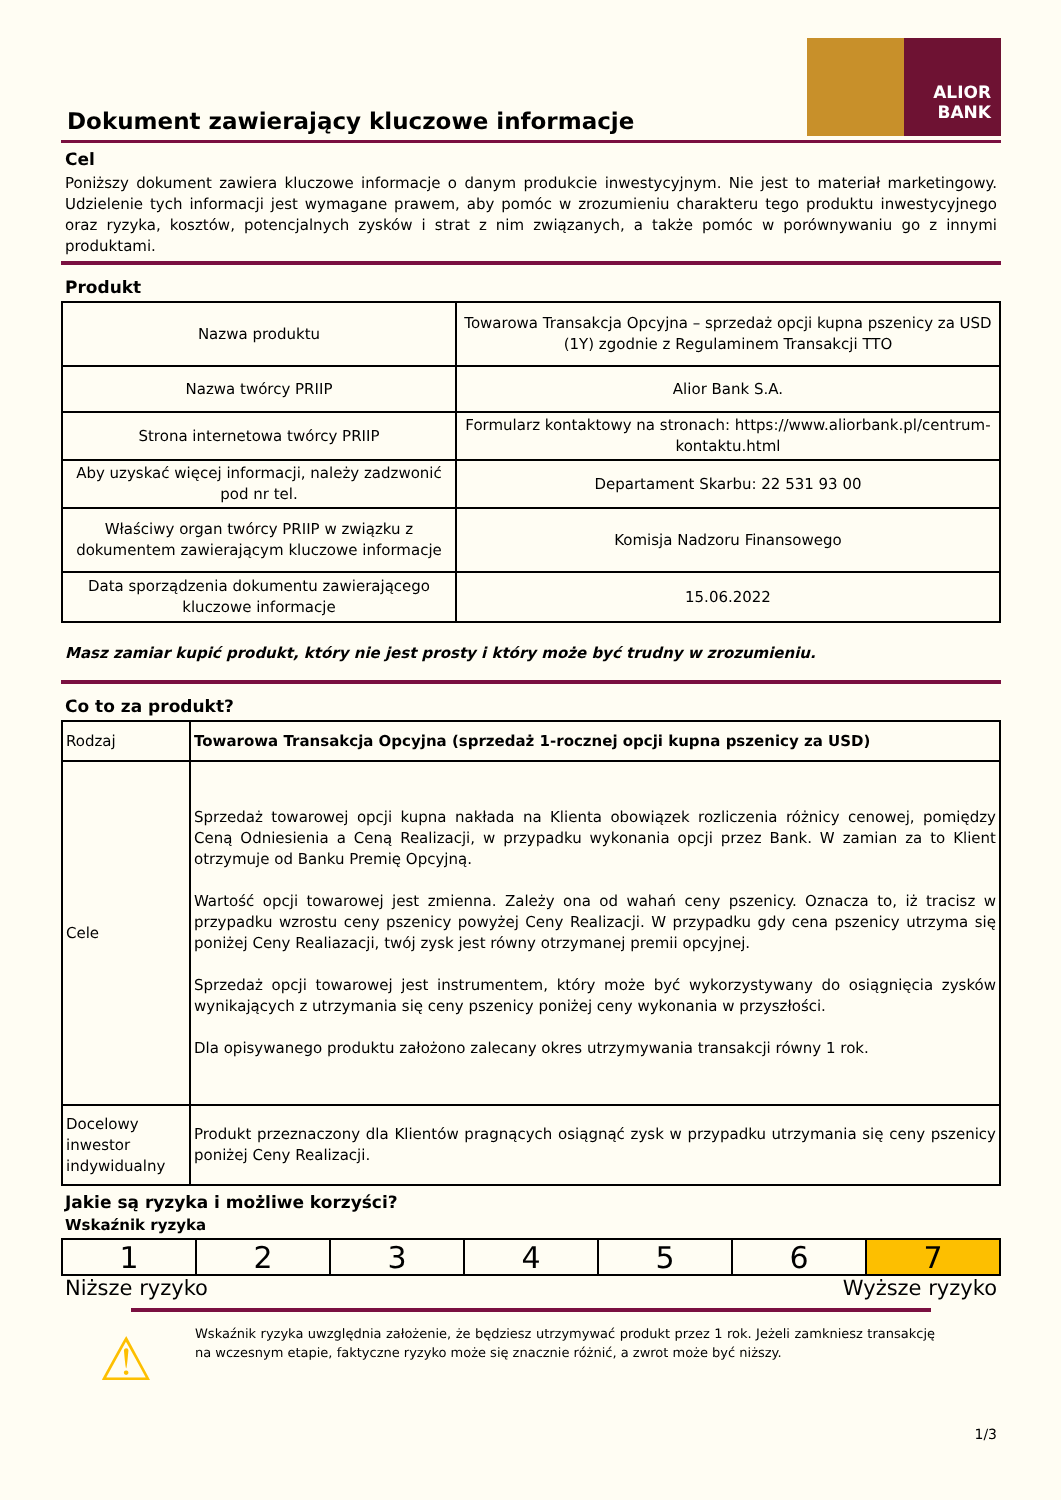ALIOR
BANK
Dokument zawierający kluczowe informacje
Cel
Poniższy dokument zawiera kluczowe informacje o danym produkcie inwestycyjnym. Nie jest to materiał marketingowy. Udzielenie tych informacji jest wymagane prawem, aby pomóc w zrozumieniu charakteru tego produktu inwestycyjnego oraz ryzyka, kosztów, potencjalnych zysków i strat z nim związanych, a także pomóc w porównywaniu go z innymi produktami.
Produkt
| Nazwa produktu | Towarowa Transakcja Opcyjna – sprzedaż opcji kupna pszenicy za USD (1Y) zgodnie z Regulaminem Transakcji TTO |
| Nazwa twórcy PRIIP | Alior Bank S.A. |
| Strona internetowa twórcy PRIIP | Formularz kontaktowy na stronach: https://www.aliorbank.pl/centrum-kontaktu.html |
| Aby uzyskać więcej informacji, należy zadzwonić pod nr tel. | Departament Skarbu: 22 531 93 00 |
| Właściwy organ twórcy PRIIP w związku z dokumentem zawierającym kluczowe informacje | Komisja Nadzoru Finansowego |
| Data sporządzenia dokumentu zawierającego kluczowe informacje | 15.06.2022 |
Masz zamiar kupić produkt, który nie jest prosty i który może być trudny w zrozumieniu.
Co to za produkt?
| Rodzaj | Towarowa Transakcja Opcyjna (sprzedaż 1-rocznej opcji kupna pszenicy za USD) |
| Cele | Sprzedaż towarowej opcji kupna nakłada na Klienta obowiązek rozliczenia różnicy cenowej, pomiędzy Ceną Odniesienia a Ceną Realizacji, w przypadku wykonania opcji przez Bank. W zamian za to Klient otrzymuje od Banku Premię Opcyjną. Wartość opcji towarowej jest zmienna. Zależy ona od wahań ceny pszenicy. Oznacza to, iż tracisz w przypadku wzrostu ceny pszenicy powyżej Ceny Realizacji. W przypadku gdy cena pszenicy utrzyma się poniżej Ceny Realiazacji, twój zysk jest równy otrzymanej premii opcyjnej. Sprzedaż opcji towarowej jest instrumentem, który może być wykorzystywany do osiągnięcia zysków wynikających z utrzymania się ceny pszenicy poniżej ceny wykonania w przyszłości. Dla opisywanego produktu założono zalecany okres utrzymywania transakcji równy 1 rok. |
| Docelowy inwestor indywidualny | Produkt przeznaczony dla Klientów pragnących osiągnąć zysk w przypadku utrzymania się ceny pszenicy poniżej Ceny Realizacji. |
Jakie są ryzyka i możliwe korzyści?
Wskaźnik ryzyka
| 1 | 2 | 3 | 4 | 5 | 6 | 7 |
Niższe ryzyko Wyższe ryzyko
⚠
Wskaźnik ryzyka uwzględnia założenie, że będziesz utrzymywać produkt przez 1 rok. Jeżeli zamkniesz transakcję na wczesnym etapie, faktyczne ryzyko może się znacznie różnić, a zwrot może być niższy.
1/3